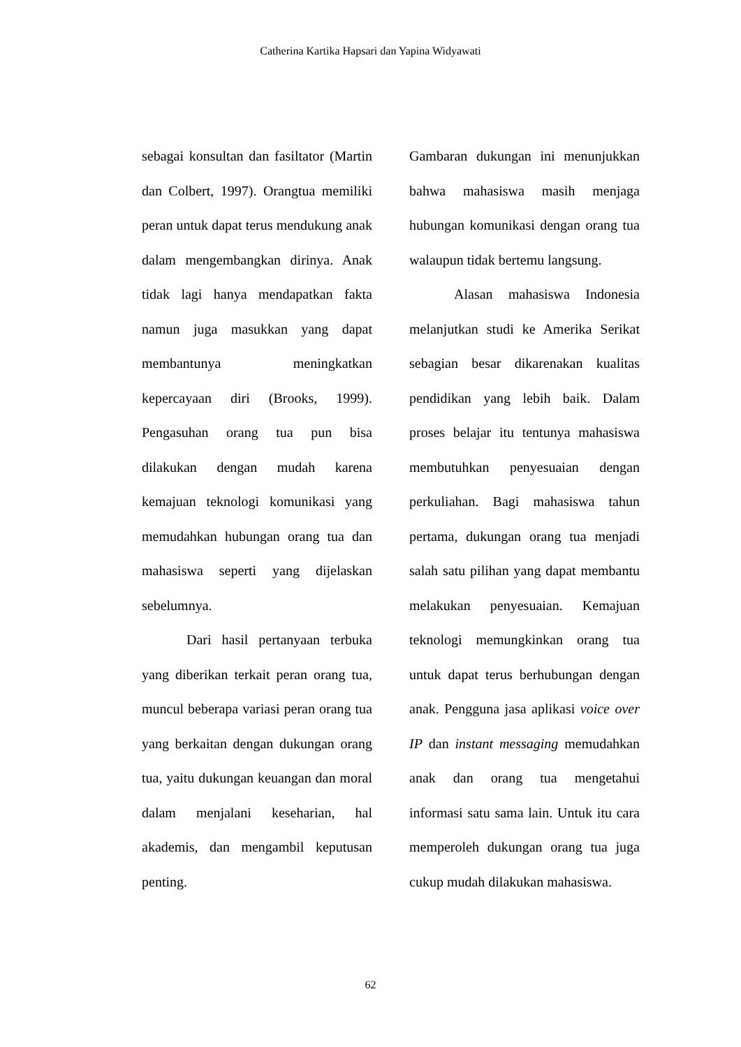Catherina Kartika Hapsari dan Yapina Widyawati
sebagai konsultan dan fasiltator (Martin dan Colbert, 1997). Orangtua memiliki peran untuk dapat terus mendukung anak dalam mengembangkan dirinya. Anak tidak lagi hanya mendapatkan fakta namun juga masukkan yang dapat membantunya meningkatkan kepercayaan diri (Brooks, 1999). Pengasuhan orang tua pun bisa dilakukan dengan mudah karena kemajuan teknologi komunikasi yang memudahkan hubungan orang tua dan mahasiswa seperti yang dijelaskan sebelumnya.
Dari hasil pertanyaan terbuka yang diberikan terkait peran orang tua, muncul beberapa variasi peran orang tua yang berkaitan dengan dukungan orang tua, yaitu dukungan keuangan dan moral dalam menjalani keseharian, hal akademis, dan mengambil keputusan penting.
Gambaran dukungan ini menunjukkan bahwa mahasiswa masih menjaga hubungan komunikasi dengan orang tua walaupun tidak bertemu langsung.
Alasan mahasiswa Indonesia melanjutkan studi ke Amerika Serikat sebagian besar dikarenakan kualitas pendidikan yang lebih baik. Dalam proses belajar itu tentunya mahasiswa membutuhkan penyesuaian dengan perkuliahan. Bagi mahasiswa tahun pertama, dukungan orang tua menjadi salah satu pilihan yang dapat membantu melakukan penyesuaian. Kemajuan teknologi memungkinkan orang tua untuk dapat terus berhubungan dengan anak. Pengguna jasa aplikasi voice over IP dan instant messaging memudahkan anak dan orang tua mengetahui informasi satu sama lain. Untuk itu cara memperoleh dukungan orang tua juga cukup mudah dilakukan mahasiswa.
62